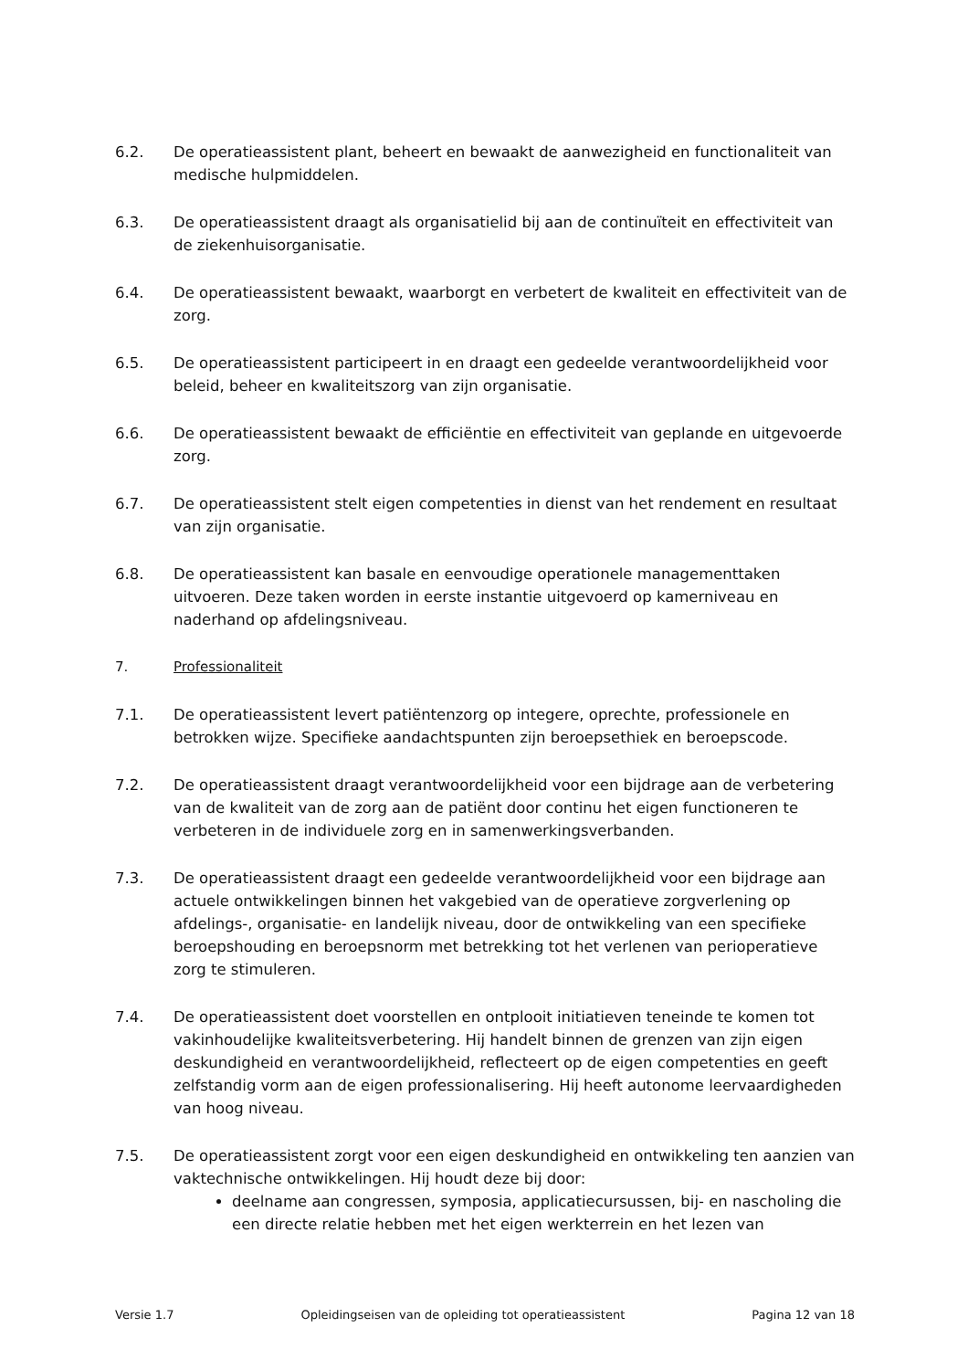6.2. De operatieassistent plant, beheert en bewaakt de aanwezigheid en functionaliteit van medische hulpmiddelen.
6.3. De operatieassistent draagt als organisatielid bij aan de continuïteit en effectiviteit van de ziekenhuisorganisatie.
6.4. De operatieassistent bewaakt, waarborgt en verbetert de kwaliteit en effectiviteit van de zorg.
6.5. De operatieassistent participeert in en draagt een gedeelde verantwoordelijkheid voor beleid, beheer en kwaliteitszorg van zijn organisatie.
6.6. De operatieassistent bewaakt de efficiëntie en effectiviteit van geplande en uitgevoerde zorg.
6.7. De operatieassistent stelt eigen competenties in dienst van het rendement en resultaat van zijn organisatie.
6.8. De operatieassistent kan basale en eenvoudige operationele managementtaken uitvoeren. Deze taken worden in eerste instantie uitgevoerd op kamerniveau en naderhand op afdelingsniveau.
7. Professionaliteit
7.1. De operatieassistent levert patiëntenzorg op integere, oprechte, professionele en betrokken wijze. Specifieke aandachtspunten zijn beroepsethiek en beroepscode.
7.2. De operatieassistent draagt verantwoordelijkheid voor een bijdrage aan de verbetering van de kwaliteit van de zorg aan de patiënt door continu het eigen functioneren te verbeteren in de individuele zorg en in samenwerkingsverbanden.
7.3. De operatieassistent draagt een gedeelde verantwoordelijkheid voor een bijdrage aan actuele ontwikkelingen binnen het vakgebied van de operatieve zorgverlening op afdelings-, organisatie- en landelijk niveau, door de ontwikkeling van een specifieke beroepshouding en beroepsnorm met betrekking tot het verlenen van perioperatieve zorg te stimuleren.
7.4. De operatieassistent doet voorstellen en ontplooit initiatieven teneinde te komen tot vakinhoudelijke kwaliteitsverbetering. Hij handelt binnen de grenzen van zijn eigen deskundigheid en verantwoordelijkheid, reflecteert op de eigen competenties en geeft zelfstandig vorm aan de eigen professionalisering. Hij heeft autonome leervaardigheden van hoog niveau.
7.5. De operatieassistent zorgt voor een eigen deskundigheid en ontwikkeling ten aanzien van vaktechnische ontwikkelingen. Hij houdt deze bij door:
deelname aan congressen, symposia, applicatiecursussen, bij- en nascholing die een directe relatie hebben met het eigen werkterrein en het lezen van
Versie 1.7 Opleidingseisen van de opleiding tot operatieassistent Pagina 12 van 18